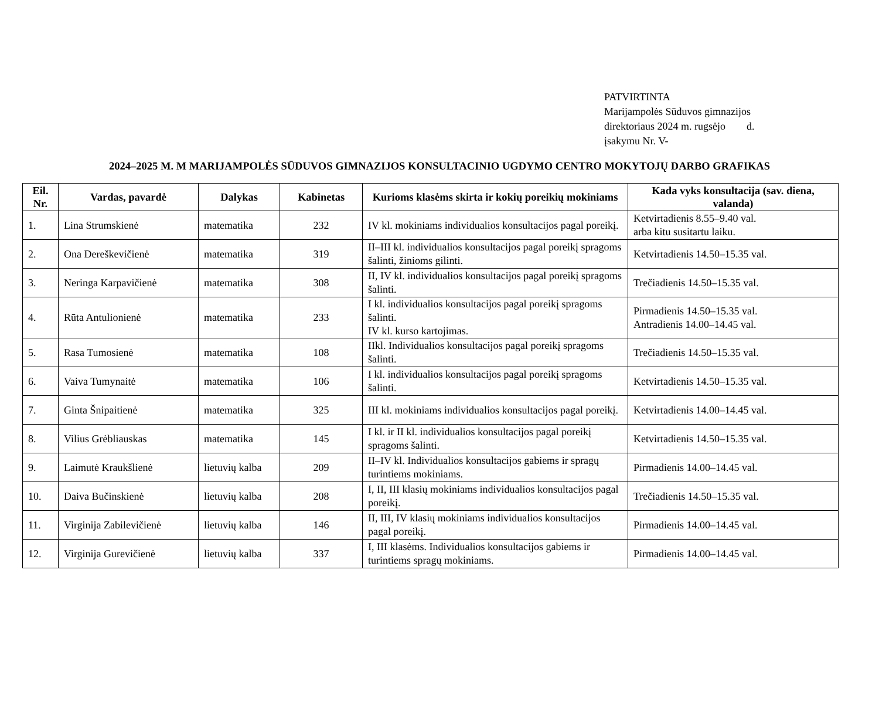PATVIRTINTA
Marijampolės Sūduvos gimnazijos
direktoriaus 2024 m. rugsėjo d.
įsakymu Nr. V-
2024–2025 M. M MARIJAMPOLĖS SŪDUVOS GIMNAZIJOS KONSULTACINIO UGDYMO CENTRO MOKYTOJŲ DARBO GRAFIKAS
| Eil. Nr. | Vardas, pavardė | Dalykas | Kabinetas | Kurioms klasėms skirta ir kokių poreikių mokiniams | Kada vyks konsultacija (sav. diena, valanda) |
| --- | --- | --- | --- | --- | --- |
| 1. | Lina Strumskienė | matematika | 232 | IV kl. mokiniams individualios konsultacijos pagal poreikį. | Ketvirtadienis 8.55–9.40 val. arba kitu susitartu laiku. |
| 2. | Ona Dereškevičienė | matematika | 319 | II–III kl. individualios konsultacijos pagal poreikį spragoms šalinti, žinioms gilinti. | Ketvirtadienis 14.50–15.35 val. |
| 3. | Neringa Karpavičienė | matematika | 308 | II, IV kl. individualios konsultacijos pagal poreikį spragoms šalinti. | Trečiadienis 14.50–15.35 val. |
| 4. | Rūta Antulionienė | matematika | 233 | I kl. individualios konsultacijos pagal poreikį spragoms šalinti. IV kl. kurso kartojimas. | Pirmadienis 14.50–15.35 val. Antradienis 14.00–14.45 val. |
| 5. | Rasa Tumosienė | matematika | 108 | IIkl. Individualios konsultacijos pagal poreikį spragoms šalinti. | Trečiadienis 14.50–15.35 val. |
| 6. | Vaiva Tumynaitė | matematika | 106 | I kl. individualios konsultacijos pagal poreikį spragoms šalinti. | Ketvirtadienis 14.50–15.35 val. |
| 7. | Ginta Šnipaitienė | matematika | 325 | III kl. mokiniams individualios konsultacijos pagal poreikį. | Ketvirtadienis 14.00–14.45 val. |
| 8. | Vilius Grėbliauskas | matematika | 145 | I kl. ir II kl. individualios konsultacijos pagal poreikį spragoms šalinti. | Ketvirtadienis 14.50–15.35 val. |
| 9. | Laimutė Kraukšlienė | lietuvių kalba | 209 | II–IV kl. Individualios konsultacijos gabiems ir spragų turintiems mokiniams. | Pirmadienis 14.00–14.45 val. |
| 10. | Daiva Bučinskienė | lietuvių kalba | 208 | I, II, III klasių mokiniams individualios konsultacijos pagal poreikį. | Trečiadienis 14.50–15.35 val. |
| 11. | Virginija Zabilevičienė | lietuvių kalba | 146 | II, III, IV klasių mokiniams individualios konsultacijos pagal poreikį. | Pirmadienis 14.00–14.45 val. |
| 12. | Virginija Gurevičienė | lietuvių kalba | 337 | I, III klasėms. Individualios konsultacijos gabiems ir turintiems spragų mokiniams. | Pirmadienis 14.00–14.45 val. |